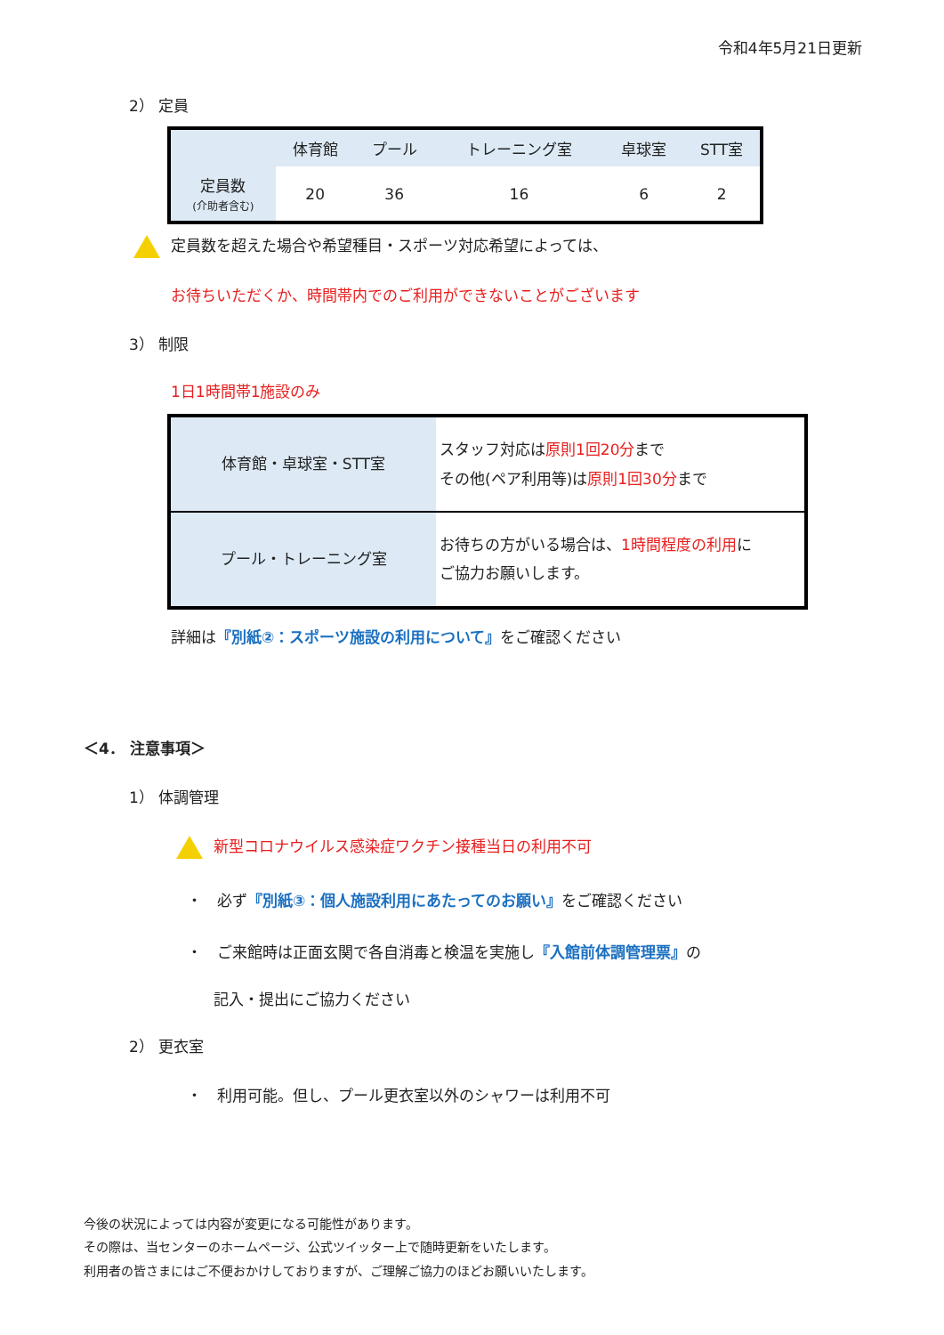令和4年5月21日更新
2） 定員
| | 体育館 | プール | トレーニング室 | 卓球室 | STT室 |
| --- | --- | --- | --- | --- | --- |
| 定員数 (介助者含む) | 20 | 36 | 16 | 6 | 2 |
定員数を超えた場合や希望種目・スポーツ対応希望によっては、
お待ちいただくか、時間帯内でのご利用ができないことがございます
3） 制限
1日1時間帯1施設のみ
| 体育館・卓球室・STT室 | スタッフ対応は 原則1回20分 まで その他(ペア利用等)は 原則1回30分 まで |
| プール・トレーニング室 | お待ちの方がいる場合は、 1時間程度の利用 に ご協力お願いします。 |
詳細は『別紙②：スポーツ施設の利用について』をご確認ください
＜4． 注意事項＞
1） 体調管理
新型コロナウイルス感染症ワクチン接種当日の利用不可
・　必ず『別紙③：個人施設利用にあたってのお願い』をご確認ください
・　ご来館時は正面玄関で各自消毒と検温を実施し『入館前体調管理票』の
記入・提出にご協力ください
2） 更衣室
・　利用可能。但し、プール更衣室以外のシャワーは利用不可
今後の状況によっては内容が変更になる可能性があります。
その際は、当センターのホームページ、公式ツイッター上で随時更新をいたします。
利用者の皆さまにはご不便おかけしておりますが、ご理解ご協力のほどお願いいたします。